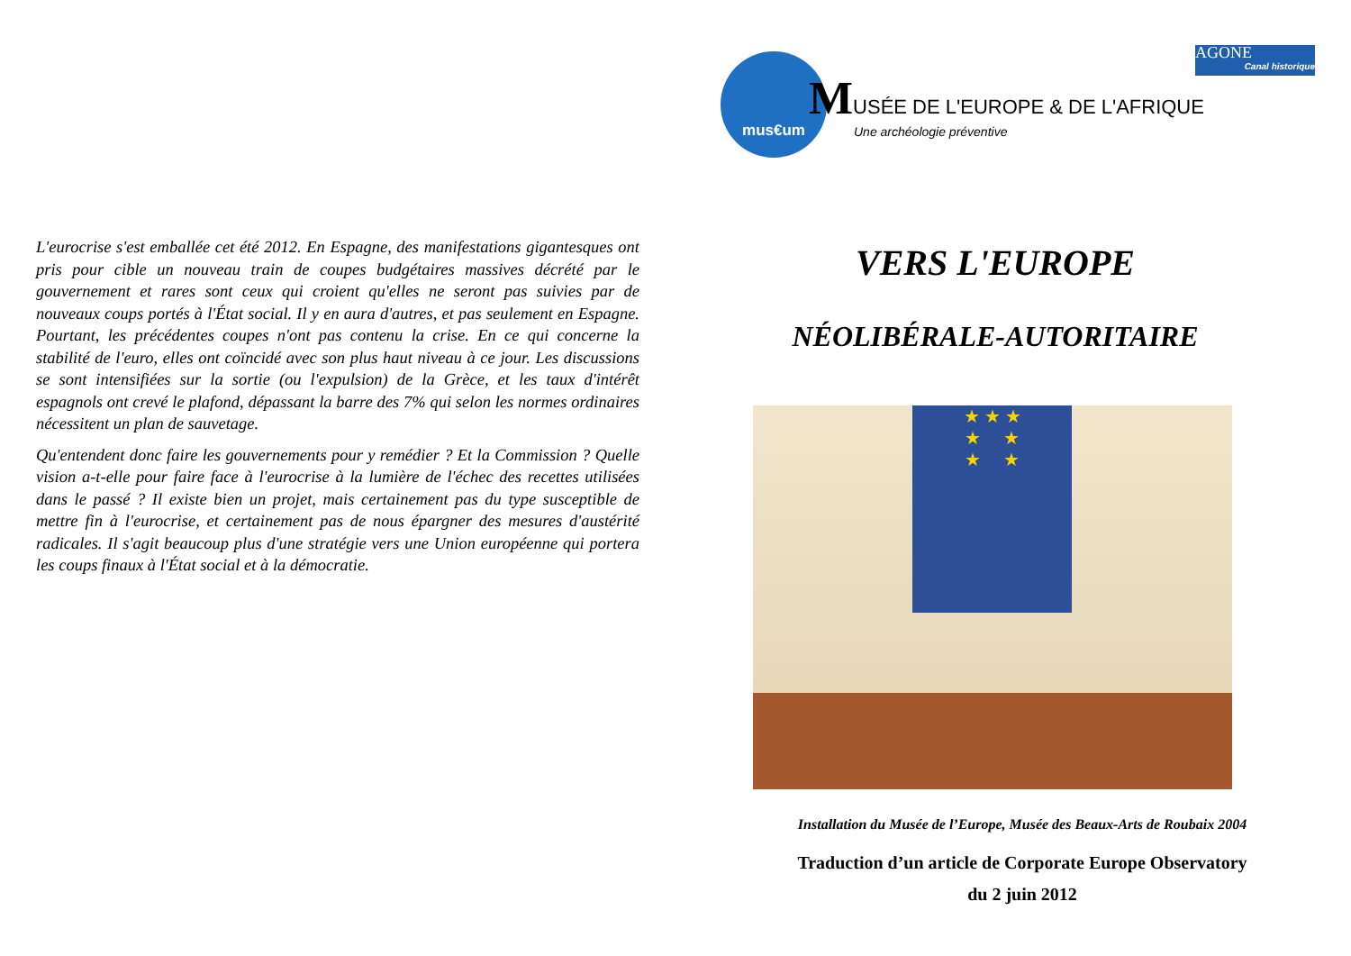L'eurocrise s'est emballée cet été 2012. En Espagne, des manifestations gigantesques ont pris pour cible un nouveau train de coupes budgétaires massives décrété par le gouvernement et rares sont ceux qui croient qu'elles ne seront pas suivies par de nouveaux coups portés à l'État social. Il y en aura d'autres, et pas seulement en Espagne. Pourtant, les précédentes coupes n'ont pas contenu la crise. En ce qui concerne la stabilité de l'euro, elles ont coïncidé avec son plus haut niveau à ce jour. Les discussions se sont intensifiées sur la sortie (ou l'expulsion) de la Grèce, et les taux d'intérêt espagnols ont crevé le plafond, dépassant la barre des 7% qui selon les normes ordinaires nécessitent un plan de sauvetage.
Qu'entendent donc faire les gouvernements pour y remédier ? Et la Commission ? Quelle vision a-t-elle pour faire face à l'eurocrise à la lumière de l'échec des recettes utilisées dans le passé ? Il existe bien un projet, mais certainement pas du type susceptible de mettre fin à l'eurocrise, et certainement pas de nous épargner des mesures d'austérité radicales. Il s'agit beaucoup plus d'une stratégie vers une Union européenne qui portera les coups finaux à l'État social et à la démocratie.
AGONE
Canal historique
mus€um
MUSÉE DE L'EUROPE & DE L'AFRIQUE
Une archéologie préventive
VERS L'EUROPE
NÉOLIBÉRALE-AUTORITAIRE
★ ★ ★
★ ★
★ ★
Installation du Musée de l’Europe, Musée des Beaux-Arts de Roubaix 2004
Traduction d’un article de Corporate Europe Observatory
du 2 juin 2012